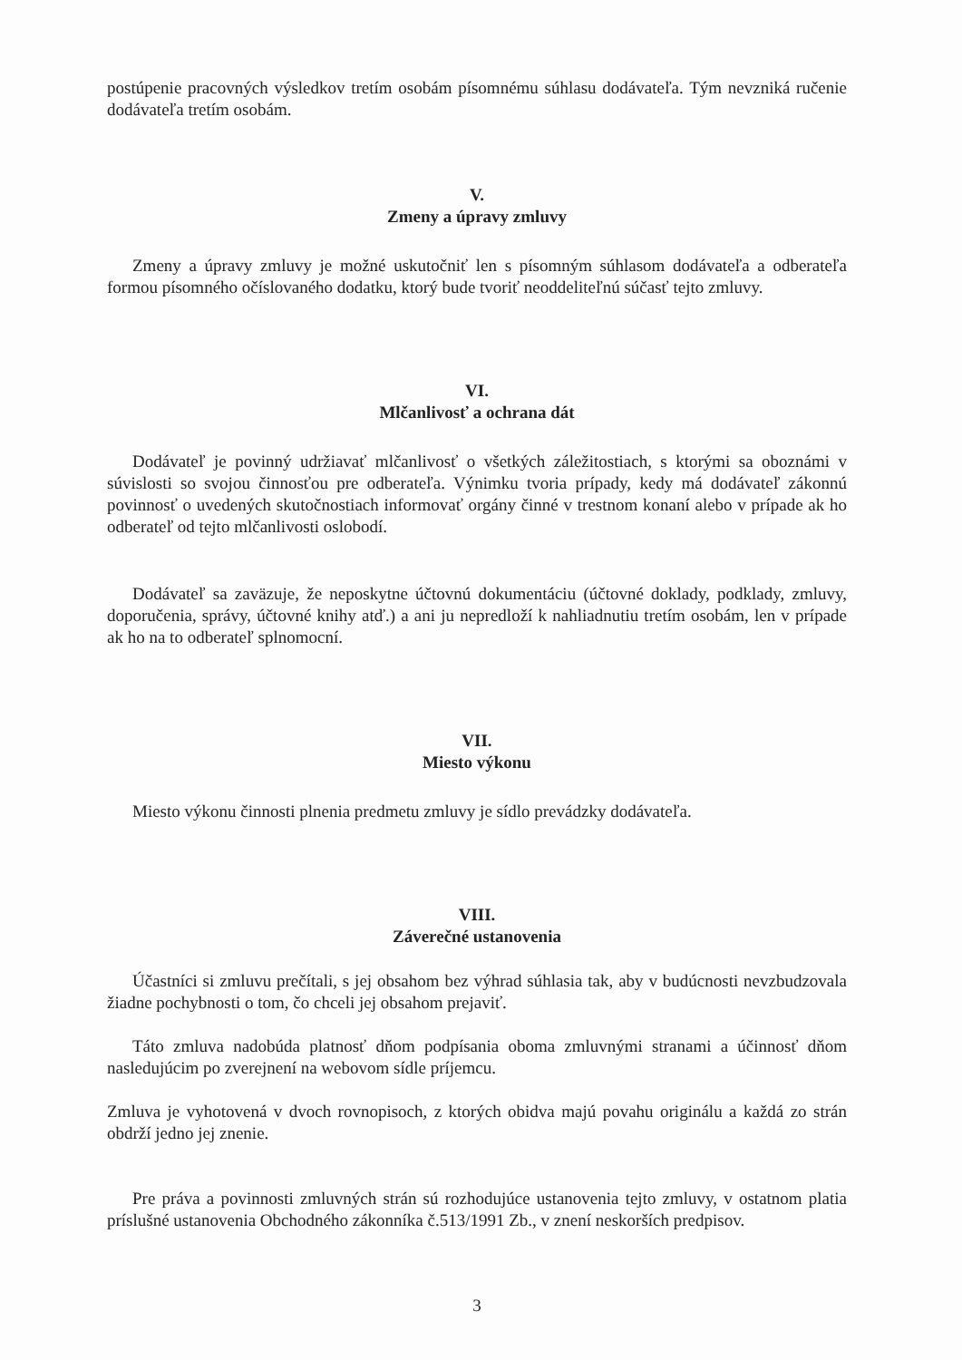postúpenie pracovných výsledkov tretím osobám písomnému súhlasu dodávateľa. Tým nevzniká ručenie dodávateľa tretím osobám.
V.
Zmeny a úpravy zmluvy
Zmeny a úpravy zmluvy je možné uskutočniť len s písomným súhlasom dodávateľa a odberateľa formou písomného očíslovaného dodatku, ktorý bude tvoriť neoddeliteľnú súčasť tejto zmluvy.
VI.
Mlčanlivosť a ochrana dát
Dodávateľ je povinný udržiavať mlčanlivosť o všetkých záležitostiach, s ktorými sa oboznámi v súvislosti so svojou činnosťou pre odberateľa. Výnimku tvoria prípady, kedy má dodávateľ zákonnú povinnosť o uvedených skutočnostiach informovať orgány činné v trestnom konaní alebo v prípade ak ho odberateľ od tejto mlčanlivosti oslobodí.
Dodávateľ sa zaväzuje, že neposkytne účtovnú dokumentáciu (účtovné doklady, podklady, zmluvy, doporučenia, správy, účtovné knihy atď.) a ani ju nepredloží k nahliadnutiu tretím osobám, len v prípade ak ho na to odberateľ splnomocní.
VII.
Miesto výkonu
Miesto výkonu činnosti plnenia predmetu zmluvy je sídlo prevádzky dodávateľa.
VIII.
Záverečné ustanovenia
Účastníci si zmluvu prečítali, s jej obsahom bez výhrad súhlasia tak, aby v budúcnosti nevzbudzovala žiadne pochybnosti o tom, čo chceli jej obsahom prejaviť.
Táto zmluva nadobúda platnosť dňom podpísania oboma zmluvnými stranami a účinnosť dňom nasledujúcim po zverejnení na webovom sídle príjemcu.
Zmluva je vyhotovená v dvoch rovnopisoch, z ktorých obidva majú povahu originálu a každá zo strán obdrží jedno jej znenie.
Pre práva a povinnosti zmluvných strán sú rozhodujúce ustanovenia tejto zmluvy, v ostatnom platia príslušné ustanovenia Obchodného zákonníka č.513/1991 Zb., v znení neskorších predpisov.
3